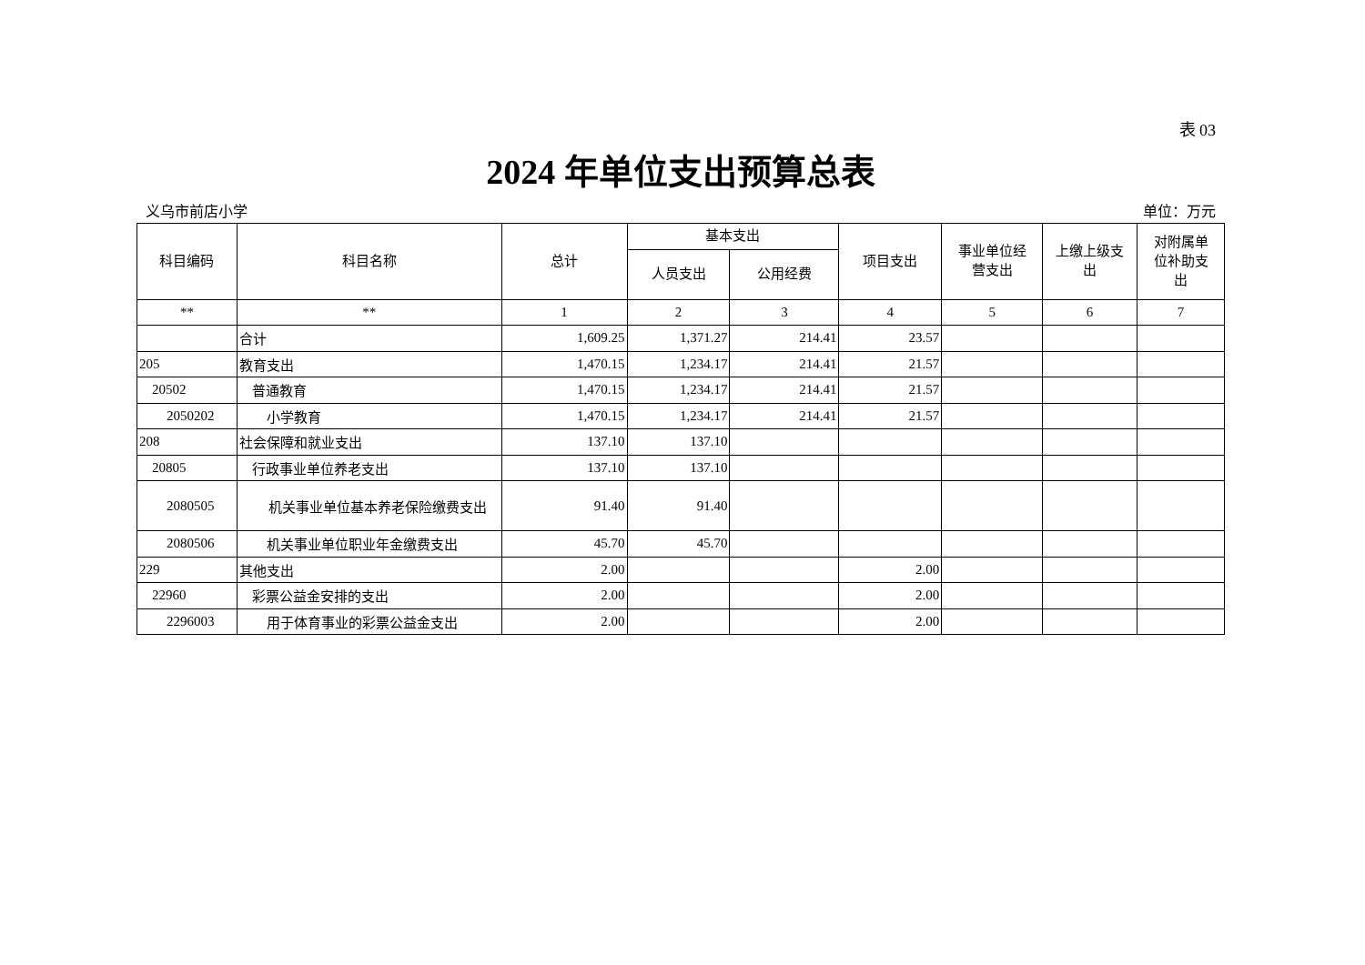表 03
2024 年单位支出预算总表
义乌市前店小学 单位：万元
| 科目编码 | 科目名称 | 总计 | 基本支出 | | 项目支出 | 事业单位经 营支出 | 上缴上级支 出 | 对附属单 位补助支 出 |
| --- | --- | --- | --- | --- | --- | --- | --- | --- |
| | | | 人员支出 | 公用经费 | | | | |
| ** | ** | 1 | 2 | 3 | 4 | 5 | 6 | 7 |
| | 合计 | 1,609.25 | 1,371.27 | 214.41 | 23.57 | | | |
| 205 | 教育支出 | 1,470.15 | 1,234.17 | 214.41 | 21.57 | | | |
| 20502 | 普通教育 | 1,470.15 | 1,234.17 | 214.41 | 21.57 | | | |
| 2050202 | 小学教育 | 1,470.15 | 1,234.17 | 214.41 | 21.57 | | | |
| 208 | 社会保障和就业支出 | 137.10 | 137.10 | | | | | |
| 20805 | 行政事业单位养老支出 | 137.10 | 137.10 | | | | | |
| 2080505 | 机关事业单位基本养老保险缴费支出 | 91.40 | 91.40 | | | | | |
| 2080506 | 机关事业单位职业年金缴费支出 | 45.70 | 45.70 | | | | | |
| 229 | 其他支出 | 2.00 | | | 2.00 | | | |
| 22960 | 彩票公益金安排的支出 | 2.00 | | | 2.00 | | | |
| 2296003 | 用于体育事业的彩票公益金支出 | 2.00 | | | 2.00 | | | |